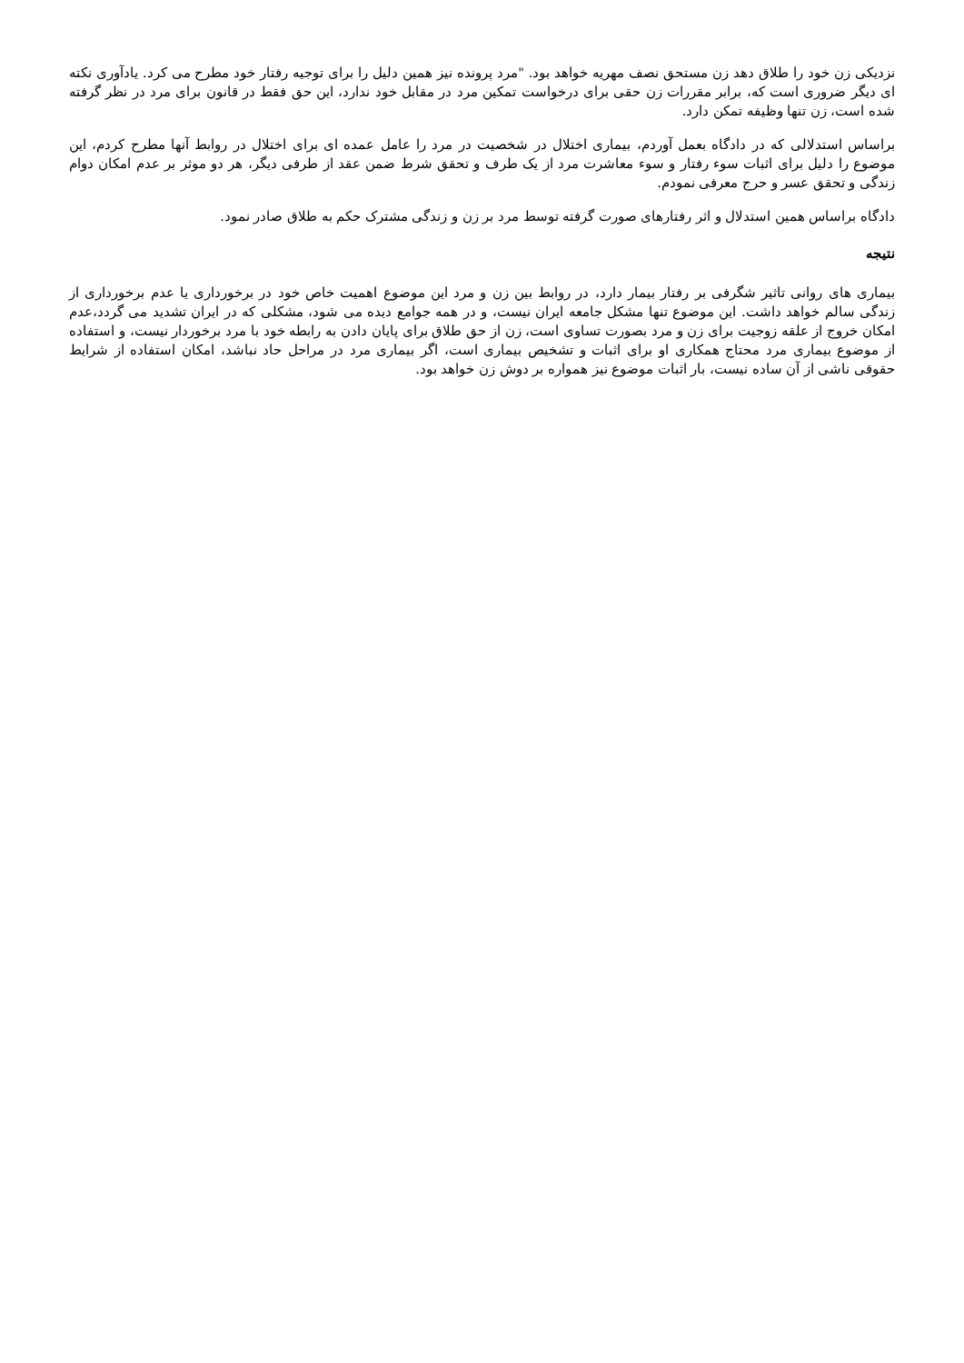نزدیکی زن خود را طلاق دهد زن مستحق نصف مهریه خواهد بود. "مرد پرونده نیز همین دلیل را برای توجیه رفتار خود مطرح می کرد. یادآوری نکته ای دیگر ضروری است که، برابر مقررات زن حقی برای درخواست تمکین مرد در مقابل خود ندارد، این حق فقط در قانون برای مرد در نظر گرفته شده است، زن تنها وظیفه تمکن دارد.
براساس استدلالی که در دادگاه بعمل آوردم، بیماری اختلال در شخصیت در مرد را عامل عمده ای برای اختلال در روابط آنها مطرح کردم، این موضوع را دلیل برای اثبات سوء رفتار و سوء معاشرت مرد از یک طرف و تحقق شرط ضمن عقد از طرفی دیگر، هر دو موثر بر عدم امکان دوام زندگی و تحقق عسر و حرج معرفی نمودم.
دادگاه براساس همین استدلال و اثر رفتارهای صورت گرفته توسط مرد بر زن و زندگی مشترک حکم به طلاق صادر نمود.
نتیجه
بیماری های روانی تاثیر شگرفی بر رفتار بیمار دارد، در روابط بین زن و مرد این موضوع اهمیت خاص خود در برخورداری یا عدم برخورداری از زندگی سالم خواهد داشت. این موضوع تنها مشکل جامعه ایران نیست، و در همه جوامع دیده می شود، مشکلی که در ایران تشدید می گردد،عدم امکان خروج از علقه زوجیت برای زن و مرد بصورت تساوی است، زن از حق طلاق برای پایان دادن به رابطه خود با مرد برخوردار نیست، و استفاده از موضوع بیماری مرد محتاج همکاری او برای اثبات و تشخیص بیماری است، اگر بیماری مرد در مراحل حاد نباشد، امکان استفاده از شرایط حقوقی ناشی از آن ساده نیست، بار اثبات موضوع نیز همواره بر دوش زن خواهد بود.